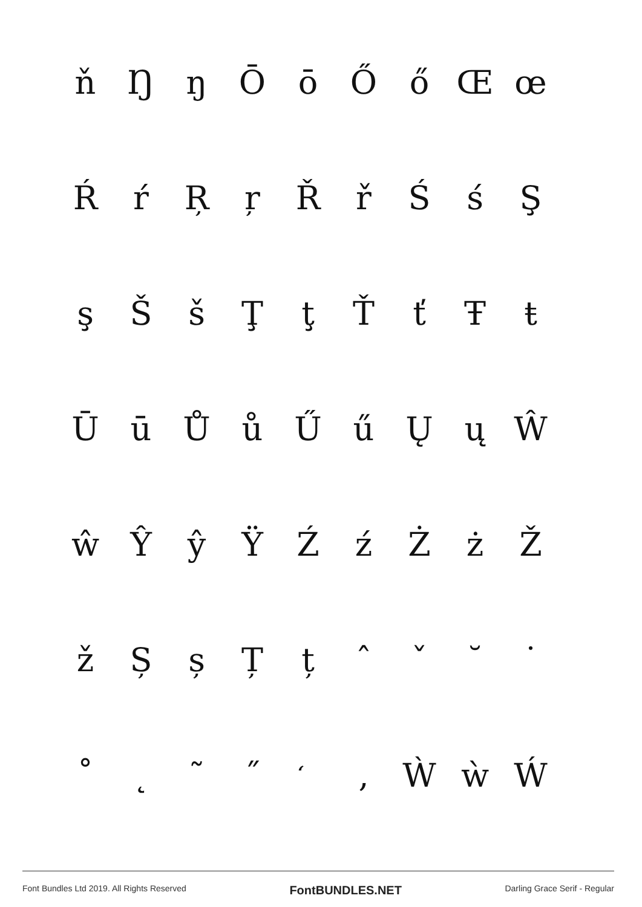| ň | Ŋ | ŋ | Ō | ō | Ő | ő | Œ | œ |
| Ŕ | ŕ | Ŗ | ŗ | Ř | ř | Ś | ś | Ş |
| ş | Š | š | Ţ | ţ | Ť | ť | Ŧ | ŧ |
| Ū | ū | Ů | ů | Ű | ű | Ų | ų | Ŵ |
| ŵ | Ŷ | ŷ | Ÿ | Ź | ź | Ż | ż | Ž |
| ž | Ș | ș | Ț | ț | ˆ | ˇ | ˘ | ˙ |
| ˚ | ˛ | ˜ | ˝ | ̒ | , | Ẁ | ẁ | Ẃ |
Font Bundles Ltd 2019. All Rights Reserved FontBUNDLES.NET Darling Grace Serif - Regular